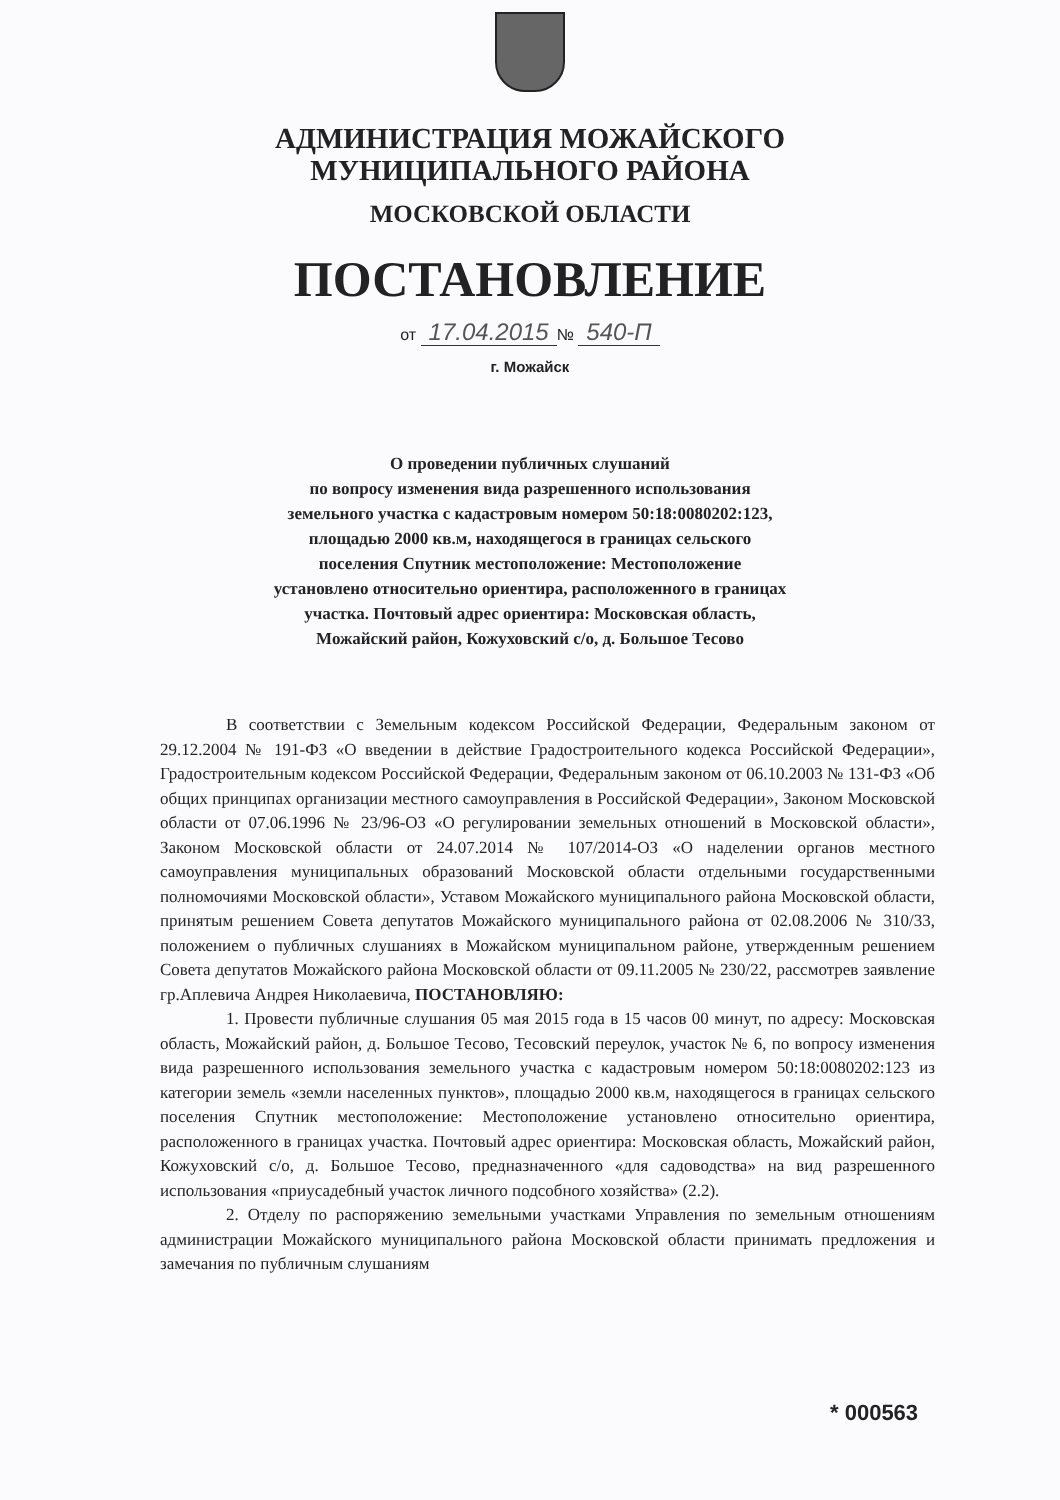АДМИНИСТРАЦИЯ МОЖАЙСКОГО
МУНИЦИПАЛЬНОГО РАЙОНА
МОСКОВСКОЙ ОБЛАСТИ
ПОСТАНОВЛЕНИЕ
от 17.04.2015 № 540-П
г. Можайск
О проведении публичных слушаний
по вопросу изменения вида разрешенного использования
земельного участка с кадастровым номером 50:18:0080202:123,
площадью 2000 кв.м, находящегося в границах сельского
поселения Спутник местоположение: Местоположение
установлено относительно ориентира, расположенного в границах
участка. Почтовый адрес ориентира: Московская область,
Можайский район, Кожуховский с/о, д. Большое Тесово
В соответствии с Земельным кодексом Российской Федерации, Федеральным законом от 29.12.2004 № 191-ФЗ «О введении в действие Градостроительного кодекса Российской Федерации», Градостроительным кодексом Российской Федерации, Федеральным законом от 06.10.2003 № 131-ФЗ «Об общих принципах организации местного самоуправления в Российской Федерации», Законом Московской области от 07.06.1996 № 23/96-ОЗ «О регулировании земельных отношений в Московской области», Законом Московской области от 24.07.2014 № 107/2014-ОЗ «О наделении органов местного самоуправления муниципальных образований Московской области отдельными государственными полномочиями Московской области», Уставом Можайского муниципального района Московской области, принятым решением Совета депутатов Можайского муниципального района от 02.08.2006 № 310/33, положением о публичных слушаниях в Можайском муниципальном районе, утвержденным решением Совета депутатов Можайского района Московской области от 09.11.2005 № 230/22, рассмотрев заявление гр.Аплевича Андрея Николаевича, ПОСТАНОВЛЯЮ:
1. Провести публичные слушания 05 мая 2015 года в 15 часов 00 минут, по адресу: Московская область, Можайский район, д. Большое Тесово, Тесовский переулок, участок № 6, по вопросу изменения вида разрешенного использования земельного участка с кадастровым номером 50:18:0080202:123 из категории земель «земли населенных пунктов», площадью 2000 кв.м, находящегося в границах сельского поселения Спутник местоположение: Местоположение установлено относительно ориентира, расположенного в границах участка. Почтовый адрес ориентира: Московская область, Можайский район, Кожуховский с/о, д. Большое Тесово, предназначенного «для садоводства» на вид разрешенного использования «приусадебный участок личного подсобного хозяйства» (2.2).
2. Отделу по распоряжению земельными участками Управления по земельным отношениям администрации Можайского муниципального района Московской области принимать предложения и замечания по публичным слушаниям
* 000563